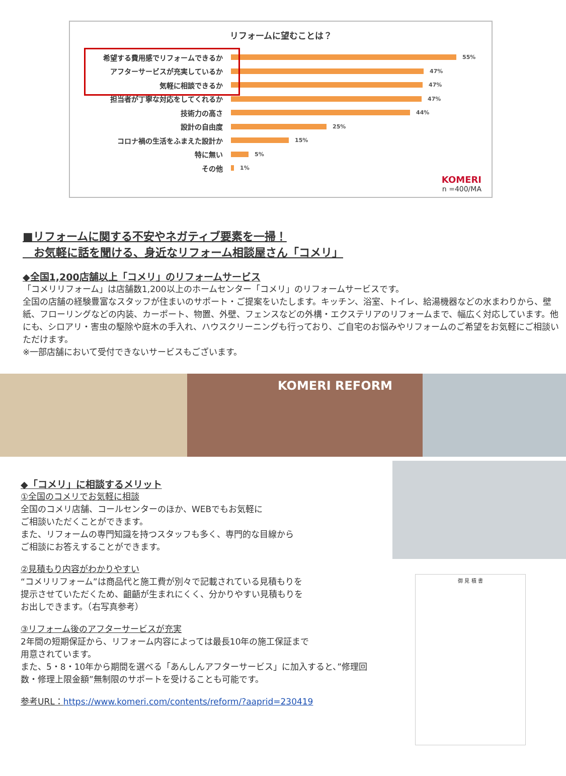リフォームに望むことは？
希望する費用感でリフォームできるか
55%
アフターサービスが充実しているか
47%
気軽に相談できるか
47%
担当者が丁寧な対応をしてくれるか
47%
技術力の高さ
44%
設計の自由度
25%
コロナ禍の生活をふまえた設計か
15%
特に無い
5%
その他
1%
KOMERI
n =400/MA
■リフォームに関する不安やネガティブ要素を一掃！
　お気軽に話を聞ける、身近なリフォーム相談屋さん「コメリ」
◆全国1,200店舗以上「コメリ」のリフォームサービス
「コメリリフォーム」は店舗数1,200以上のホームセンター「コメリ」のリフォームサービスです。
全国の店舗の経験豊富なスタッフが住まいのサポート・ご提案をいたします。キッチン、浴室、トイレ、給湯機器などの水まわりから、壁紙、フローリングなどの内装、カーポート、物置、外壁、フェンスなどの外構・エクステリアのリフォームまで、幅広く対応しています。他にも、シロアリ・害虫の駆除や庭木の手入れ、ハウスクリーニングも行っており、ご自宅のお悩みやリフォームのご希望をお気軽にご相談いただけます。
※一部店舗において受付できないサービスもございます。
KOMERI REFORM
◆「コメリ」に相談するメリット
①全国のコメリでお気軽に相談
全国のコメリ店舗、コールセンターのほか、WEBでもお気軽に
ご相談いただくことができます。
また、リフォームの専門知識を持つスタッフも多く、専門的な目線から
ご相談にお答えすることができます。
②見積もり内容がわかりやすい
“コメリリフォーム”は商品代と施工費が別々で記載されている見積もりを
提示させていただくため、齟齬が生まれにくく、分かりやすい見積もりを
お出しできます。（右写真参考）
③リフォーム後のアフターサービスが充実
2年間の短期保証から、リフォーム内容によっては最長10年の施工保証まで
用意されています。
また、5・8・10年から期間を選べる「あんしんアフターサービス」に加入すると、”修理回数・修理上限金額”無制限のサポートを受けることも可能です。
参考URL：https://www.komeri.com/contents/reform/?aaprid=230419
御 見 積 書